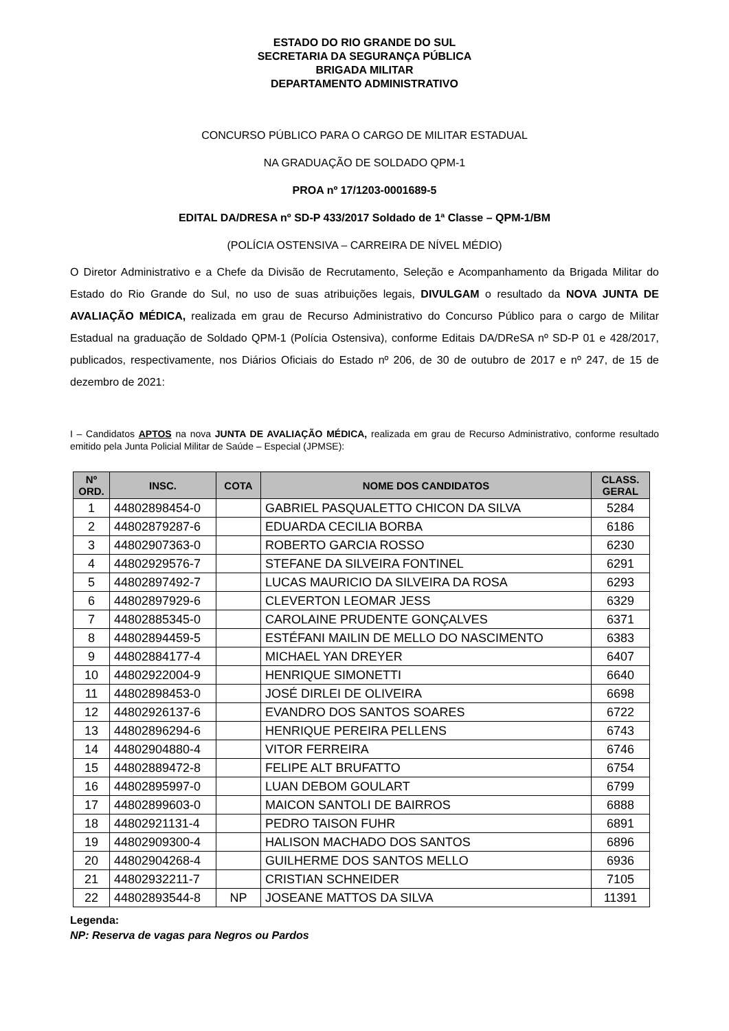ESTADO DO RIO GRANDE DO SUL
SECRETARIA DA SEGURANÇA PÚBLICA
BRIGADA MILITAR
DEPARTAMENTO ADMINISTRATIVO
CONCURSO PÚBLICO PARA O CARGO DE MILITAR ESTADUAL
NA GRADUAÇÃO DE SOLDADO QPM-1
PROA nº 17/1203-0001689-5
EDITAL DA/DRESA nº SD-P 433/2017 Soldado de 1ª Classe – QPM-1/BM
(POLÍCIA OSTENSIVA – CARREIRA DE NÍVEL MÉDIO)
O Diretor Administrativo e a Chefe da Divisão de Recrutamento, Seleção e Acompanhamento da Brigada Militar do Estado do Rio Grande do Sul, no uso de suas atribuições legais, DIVULGAM o resultado da NOVA JUNTA DE AVALIAÇÃO MÉDICA, realizada em grau de Recurso Administrativo do Concurso Público para o cargo de Militar Estadual na graduação de Soldado QPM-1 (Polícia Ostensiva), conforme Editais DA/DReSA nº SD-P 01 e 428/2017, publicados, respectivamente, nos Diários Oficiais do Estado nº 206, de 30 de outubro de 2017 e nº 247, de 15 de dezembro de 2021:
I – Candidatos APTOS na nova JUNTA DE AVALIAÇÃO MÉDICA, realizada em grau de Recurso Administrativo, conforme resultado emitido pela Junta Policial Militar de Saúde – Especial (JPMSE):
| Nº ORD. | INSC. | COTA | NOME DOS CANDIDATOS | CLASS. GERAL |
| --- | --- | --- | --- | --- |
| 1 | 44802898454-0 | | GABRIEL PASQUALETTO CHICON DA SILVA | 5284 |
| 2 | 44802879287-6 | | EDUARDA CECILIA BORBA | 6186 |
| 3 | 44802907363-0 | | ROBERTO GARCIA ROSSO | 6230 |
| 4 | 44802929576-7 | | STEFANE DA SILVEIRA FONTINEL | 6291 |
| 5 | 44802897492-7 | | LUCAS MAURICIO DA SILVEIRA DA ROSA | 6293 |
| 6 | 44802897929-6 | | CLEVERTON LEOMAR JESS | 6329 |
| 7 | 44802885345-0 | | CAROLAINE PRUDENTE GONÇALVES | 6371 |
| 8 | 44802894459-5 | | ESTÉFANI MAILIN DE MELLO DO NASCIMENTO | 6383 |
| 9 | 44802884177-4 | | MICHAEL YAN DREYER | 6407 |
| 10 | 44802922004-9 | | HENRIQUE SIMONETTI | 6640 |
| 11 | 44802898453-0 | | JOSÉ DIRLEI DE OLIVEIRA | 6698 |
| 12 | 44802926137-6 | | EVANDRO DOS SANTOS SOARES | 6722 |
| 13 | 44802896294-6 | | HENRIQUE PEREIRA PELLENS | 6743 |
| 14 | 44802904880-4 | | VITOR FERREIRA | 6746 |
| 15 | 44802889472-8 | | FELIPE ALT BRUFATTO | 6754 |
| 16 | 44802895997-0 | | LUAN DEBOM GOULART | 6799 |
| 17 | 44802899603-0 | | MAICON SANTOLI DE BAIRROS | 6888 |
| 18 | 44802921131-4 | | PEDRO TAISON FUHR | 6891 |
| 19 | 44802909300-4 | | HALISON MACHADO DOS SANTOS | 6896 |
| 20 | 44802904268-4 | | GUILHERME DOS SANTOS MELLO | 6936 |
| 21 | 44802932211-7 | | CRISTIAN SCHNEIDER | 7105 |
| 22 | 44802893544-8 | NP | JOSEANE MATTOS DA SILVA | 11391 |
Legenda:
NP: Reserva de vagas para Negros ou Pardos